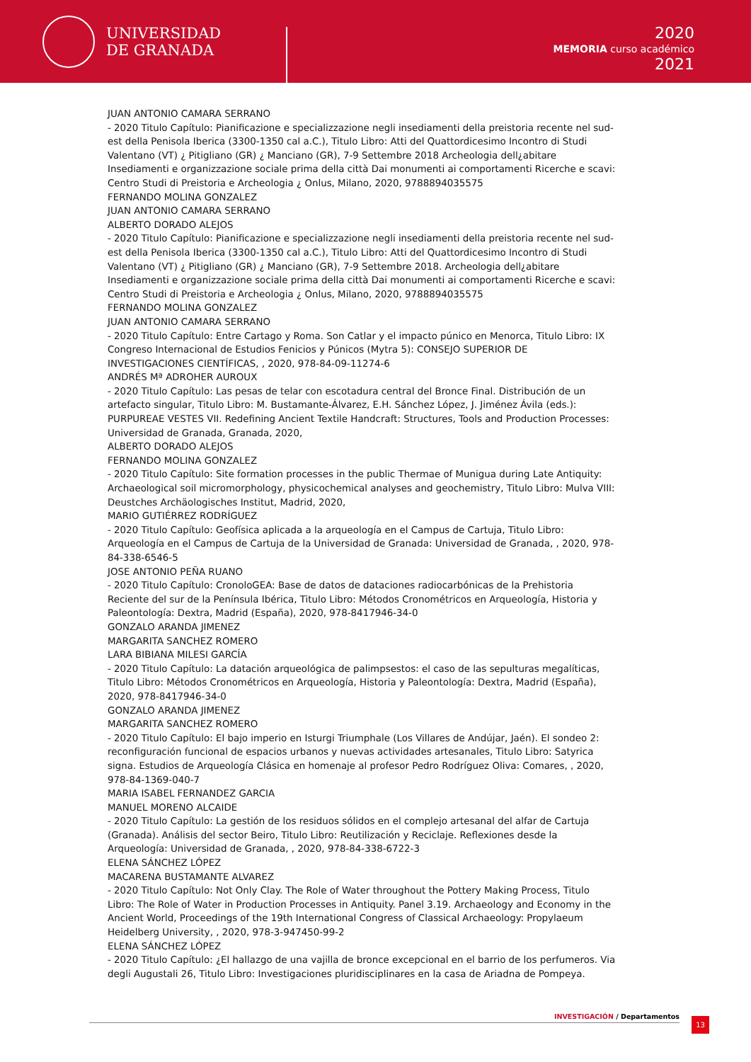UNIVERSIDAD
DE GRANADA
2020
MEMORIA curso académico
2021
JUAN ANTONIO CAMARA SERRANO
- 2020 Titulo Capítulo: Pianificazione e specializzazione negli insediamenti della preistoria recente nel sud-est della Penisola Iberica (3300-1350 cal a.C.), Titulo Libro: Atti del Quattordicesimo Incontro di Studi Valentano (VT) ¿ Pitigliano (GR) ¿ Manciano (GR), 7-9 Settembre 2018 Archeologia dell¿abitare Insediamenti e organizzazione sociale prima della città Dai monumenti ai comportamenti Ricerche e scavi: Centro Studi di Preistoria e Archeologia ¿ Onlus, Milano, 2020, 9788894035575
FERNANDO MOLINA GONZALEZ
JUAN ANTONIO CAMARA SERRANO
ALBERTO DORADO ALEJOS
- 2020 Titulo Capítulo: Pianificazione e specializzazione negli insediamenti della preistoria recente nel sud-est della Penisola Iberica (3300-1350 cal a.C.), Titulo Libro: Atti del Quattordicesimo Incontro di Studi Valentano (VT) ¿ Pitigliano (GR) ¿ Manciano (GR), 7-9 Settembre 2018. Archeologia dell¿abitare Insediamenti e organizzazione sociale prima della città Dai monumenti ai comportamenti Ricerche e scavi: Centro Studi di Preistoria e Archeologia ¿ Onlus, Milano, 2020, 9788894035575
FERNANDO MOLINA GONZALEZ
JUAN ANTONIO CAMARA SERRANO
- 2020 Titulo Capítulo: Entre Cartago y Roma. Son Catlar y el impacto púnico en Menorca, Titulo Libro: IX Congreso Internacional de Estudios Fenicios y Púnicos (Mytra 5): CONSEJO SUPERIOR DE INVESTIGACIONES CIENTÍFICAS, , 2020, 978-84-09-11274-6
ANDRÉS Mª ADROHER AUROUX
- 2020 Titulo Capítulo: Las pesas de telar con escotadura central del Bronce Final. Distribución de un artefacto singular, Titulo Libro: M. Bustamante-Álvarez, E.H. Sánchez López, J. Jiménez Ávila (eds.): PURPUREAE VESTES VII. Redefining Ancient Textile Handcraft: Structures, Tools and Production Processes: Universidad de Granada, Granada, 2020,
ALBERTO DORADO ALEJOS
FERNANDO MOLINA GONZALEZ
- 2020 Titulo Capítulo: Site formation processes in the public Thermae of Munigua during Late Antiquity: Archaeological soil micromorphology, physicochemical analyses and geochemistry, Titulo Libro: Mulva VIII: Deustches Archäologisches Institut, Madrid, 2020,
MARIO GUTIÉRREZ RODRÍGUEZ
- 2020 Titulo Capítulo: Geofísica aplicada a la arqueología en el Campus de Cartuja, Titulo Libro: Arqueología en el Campus de Cartuja de la Universidad de Granada: Universidad de Granada, , 2020, 978-84-338-6546-5
JOSE ANTONIO PEÑA RUANO
- 2020 Titulo Capítulo: CronoloGEA: Base de datos de dataciones radiocarbónicas de la Prehistoria Reciente del sur de la Península Ibérica, Titulo Libro: Métodos Cronométricos en Arqueología, Historia y Paleontología: Dextra, Madrid (España), 2020, 978-8417946-34-0
GONZALO ARANDA JIMENEZ
MARGARITA SANCHEZ ROMERO
LARA BIBIANA MILESI GARCÍA
- 2020 Titulo Capítulo: La datación arqueológica de palimpsestos: el caso de las sepulturas megalíticas, Titulo Libro: Métodos Cronométricos en Arqueología, Historia y Paleontología: Dextra, Madrid (España), 2020, 978-8417946-34-0
GONZALO ARANDA JIMENEZ
MARGARITA SANCHEZ ROMERO
- 2020 Titulo Capítulo: El bajo imperio en Isturgi Triumphale (Los Villares de Andújar, Jaén). El sondeo 2: reconfiguración funcional de espacios urbanos y nuevas actividades artesanales, Titulo Libro: Satyrica signa. Estudios de Arqueología Clásica en homenaje al profesor Pedro Rodríguez Oliva: Comares, , 2020, 978-84-1369-040-7
MARIA ISABEL FERNANDEZ GARCIA
MANUEL MORENO ALCAIDE
- 2020 Titulo Capítulo: La gestión de los residuos sólidos en el complejo artesanal del alfar de Cartuja (Granada). Análisis del sector Beiro, Titulo Libro: Reutilización y Reciclaje. Reflexiones desde la Arqueología: Universidad de Granada, , 2020, 978-84-338-6722-3
ELENA SÁNCHEZ LÓPEZ
MACARENA BUSTAMANTE ALVAREZ
- 2020 Titulo Capítulo: Not Only Clay. The Role of Water throughout the Pottery Making Process, Titulo Libro: The Role of Water in Production Processes in Antiquity. Panel 3.19. Archaeology and Economy in the Ancient World, Proceedings of the 19th International Congress of Classical Archaeology: Propylaeum Heidelberg University, , 2020, 978-3-947450-99-2
ELENA SÁNCHEZ LÓPEZ
- 2020 Titulo Capítulo: ¿El hallazgo de una vajilla de bronce excepcional en el barrio de los perfumeros. Via degli Augustali 26, Titulo Libro: Investigaciones pluridisciplinares en la casa de Ariadna de Pompeya.
INVESTIGACIÓN / Departamentos 13